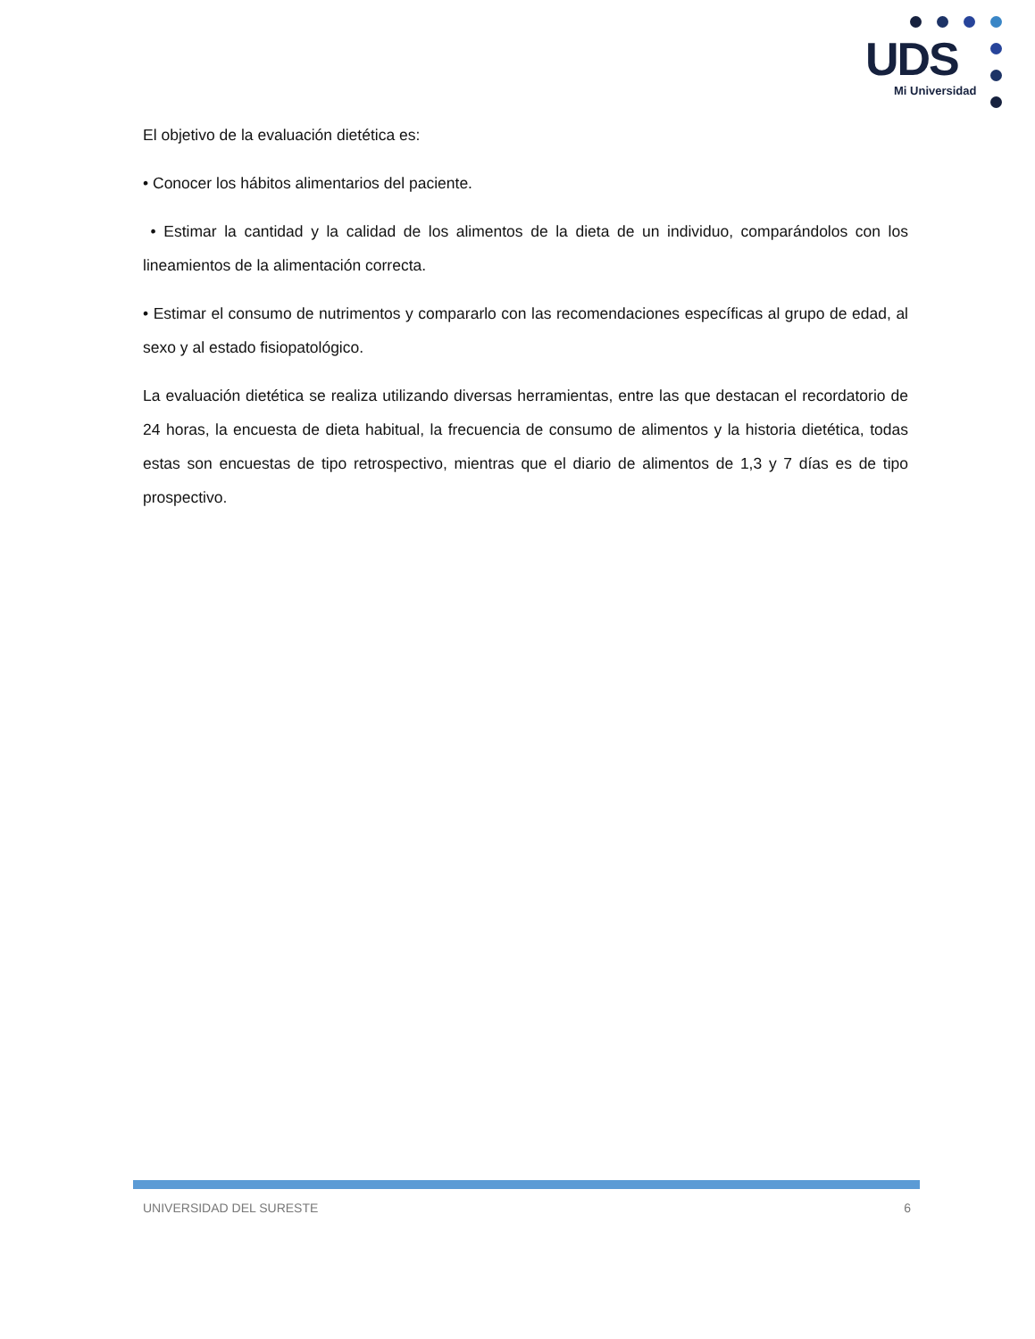UDS
Mi Universidad
El objetivo de la evaluación dietética es:
• Conocer los hábitos alimentarios del paciente.
• Estimar la cantidad y la calidad de los alimentos de la dieta de un individuo, comparándolos con los lineamientos de la alimentación correcta.
• Estimar el consumo de nutrimentos y compararlo con las recomendaciones específicas al grupo de edad, al sexo y al estado fisiopatológico.
La evaluación dietética se realiza utilizando diversas herramientas, entre las que destacan el recordatorio de 24 horas, la encuesta de dieta habitual, la frecuencia de consumo de alimentos y la historia dietética, todas estas son encuestas de tipo retrospectivo, mientras que el diario de alimentos de 1,3 y 7 días es de tipo prospectivo.
UNIVERSIDAD DEL SURESTE 6